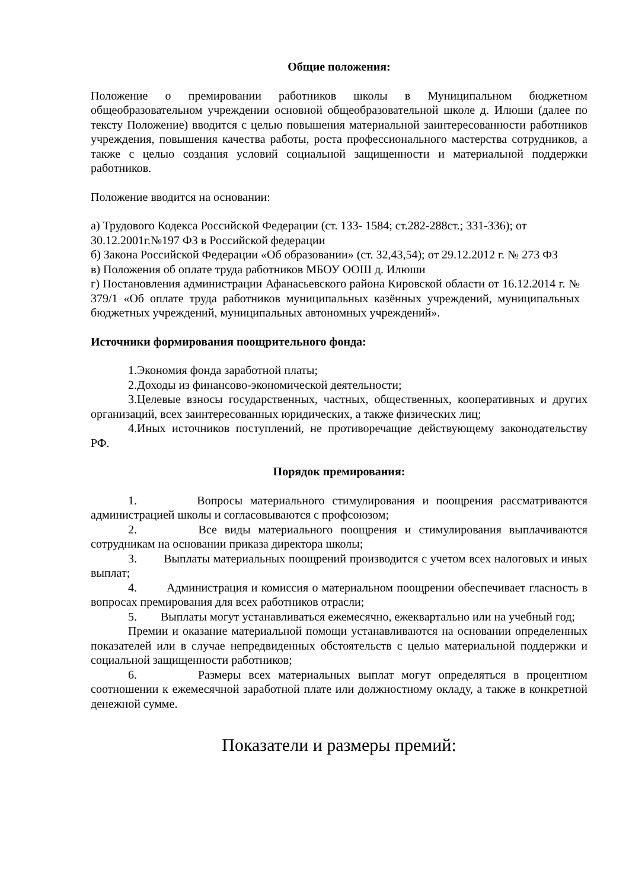Общие положения:
Положение о премировании работников школы в Муниципальном бюджетном общеобразовательном учреждении основной общеобразовательной школе д. Илюши (далее по тексту Положение) вводится с целью повышения материальной заинтересованности работников учреждения, повышения качества работы, роста профессионального мастерства сотрудников, а также с целью создания условий социальной защищенности и материальной поддержки работников.
Положение вводится на основании:
а) Трудового Кодекса Российской Федерации (ст. 133- 1584; ст.282-288ст.; 331-336); от 30.12.2001г.№197 ФЗ в Российской федерации
б) Закона Российской Федерации «Об образовании» (ст. 32,43,54); от 29.12.2012 г. № 273 ФЗ
в) Положения об оплате труда работников МБОУ ООШ д. Илюши
г) Постановления администрации Афанасьевского района Кировской области от 16.12.2014 г. № 379/1 «Об оплате труда работников муниципальных казённых учреждений, муниципальных бюджетных учреждений, муниципальных автономных учреждений».
Источники формирования поощрительного фонда:
1.Экономия фонда заработной платы;
2.Доходы из финансово-экономической деятельности;
3.Целевые взносы государственных, частных, общественных, кооперативных и других организаций, всех заинтересованных юридических, а также физических лиц;
4.Иных источников поступлений, не противоречащие действующему законодательству РФ.
Порядок премирования:
1. Вопросы материального стимулирования и поощрения рассматриваются администрацией школы и согласовываются с профсоюзом;
2. Все виды материального поощрения и стимулирования выплачиваются сотрудникам на основании приказа директора школы;
3. Выплаты материальных поощрений производится с учетом всех налоговых и иных выплат;
4. Администрация и комиссия о материальном поощрении обеспечивает гласность в вопросах премирования для всех работников отрасли;
5. Выплаты могут устанавливаться ежемесячно, ежеквартально или на учебный год;
Премии и оказание материальной помощи устанавливаются на основании определенных показателей или в случае непредвиденных обстоятельств с целью материальной поддержки и социальной защищенности работников;
6. Размеры всех материальных выплат могут определяться в процентном соотношении к ежемесячной заработной плате или должностному окладу, а также в конкретной денежной сумме.
Показатели и размеры премий: